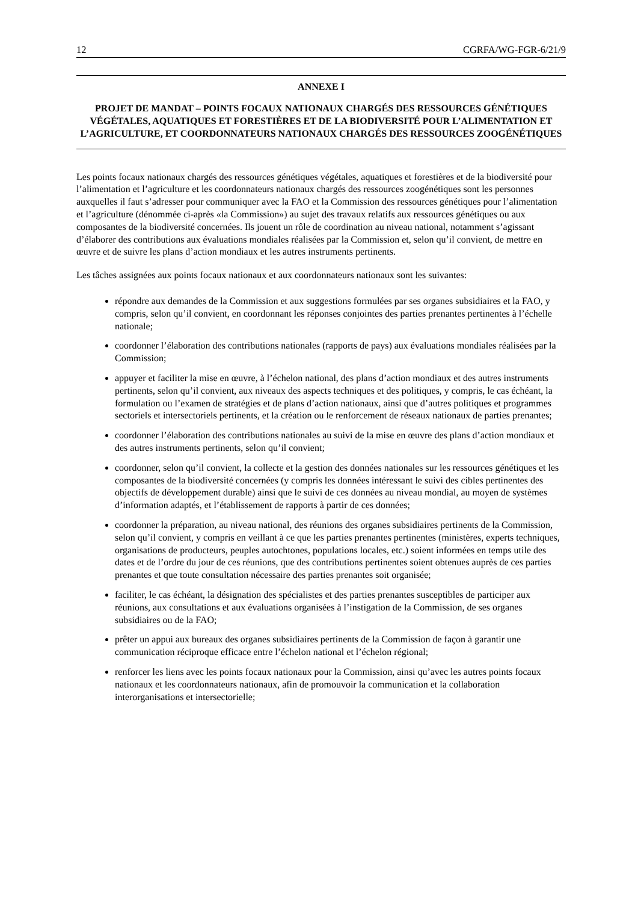12 CGRFA/WG-FGR-6/21/9
ANNEXE I
PROJET DE MANDAT – POINTS FOCAUX NATIONAUX CHARGÉS DES RESSOURCES GÉNÉTIQUES VÉGÉTALES, AQUATIQUES ET FORESTIÈRES ET DE LA BIODIVERSITÉ POUR L’ALIMENTATION ET L’AGRICULTURE, ET COORDONNATEURS NATIONAUX CHARGÉS DES RESSOURCES ZOOGÉNÉTIQUES
Les points focaux nationaux chargés des ressources génétiques végétales, aquatiques et forestières et de la biodiversité pour l’alimentation et l’agriculture et les coordonnateurs nationaux chargés des ressources zoogénétiques sont les personnes auxquelles il faut s’adresser pour communiquer avec la FAO et la Commission des ressources génétiques pour l’alimentation et l’agriculture (dénommée ci-après «la Commission») au sujet des travaux relatifs aux ressources génétiques ou aux composantes de la biodiversité concernées. Ils jouent un rôle de coordination au niveau national, notamment s’agissant d’élaborer des contributions aux évaluations mondiales réalisées par la Commission et, selon qu’il convient, de mettre en œuvre et de suivre les plans d’action mondiaux et les autres instruments pertinents.
Les tâches assignées aux points focaux nationaux et aux coordonnateurs nationaux sont les suivantes:
répondre aux demandes de la Commission et aux suggestions formulées par ses organes subsidiaires et la FAO, y compris, selon qu’il convient, en coordonnant les réponses conjointes des parties prenantes pertinentes à l’échelle nationale;
coordonner l’élaboration des contributions nationales (rapports de pays) aux évaluations mondiales réalisées par la Commission;
appuyer et faciliter la mise en œuvre, à l’échelon national, des plans d’action mondiaux et des autres instruments pertinents, selon qu’il convient, aux niveaux des aspects techniques et des politiques, y compris, le cas échéant, la formulation ou l’examen de stratégies et de plans d’action nationaux, ainsi que d’autres politiques et programmes sectoriels et intersectoriels pertinents, et la création ou le renforcement de réseaux nationaux de parties prenantes;
coordonner l’élaboration des contributions nationales au suivi de la mise en œuvre des plans d’action mondiaux et des autres instruments pertinents, selon qu’il convient;
coordonner, selon qu’il convient, la collecte et la gestion des données nationales sur les ressources génétiques et les composantes de la biodiversité concernées (y compris les données intéressant le suivi des cibles pertinentes des objectifs de développement durable) ainsi que le suivi de ces données au niveau mondial, au moyen de systèmes d’information adaptés, et l’établissement de rapports à partir de ces données;
coordonner la préparation, au niveau national, des réunions des organes subsidiaires pertinents de la Commission, selon qu’il convient, y compris en veillant à ce que les parties prenantes pertinentes (ministères, experts techniques, organisations de producteurs, peuples autochtones, populations locales, etc.) soient informées en temps utile des dates et de l’ordre du jour de ces réunions, que des contributions pertinentes soient obtenues auprès de ces parties prenantes et que toute consultation nécessaire des parties prenantes soit organisée;
faciliter, le cas échéant, la désignation des spécialistes et des parties prenantes susceptibles de participer aux réunions, aux consultations et aux évaluations organisées à l’instigation de la Commission, de ses organes subsidiaires ou de la FAO;
prêter un appui aux bureaux des organes subsidiaires pertinents de la Commission de façon à garantir une communication réciproque efficace entre l’échelon national et l’échelon régional;
renforcer les liens avec les points focaux nationaux pour la Commission, ainsi qu’avec les autres points focaux nationaux et les coordonnateurs nationaux, afin de promouvoir la communication et la collaboration interorganisations et intersectorielle;